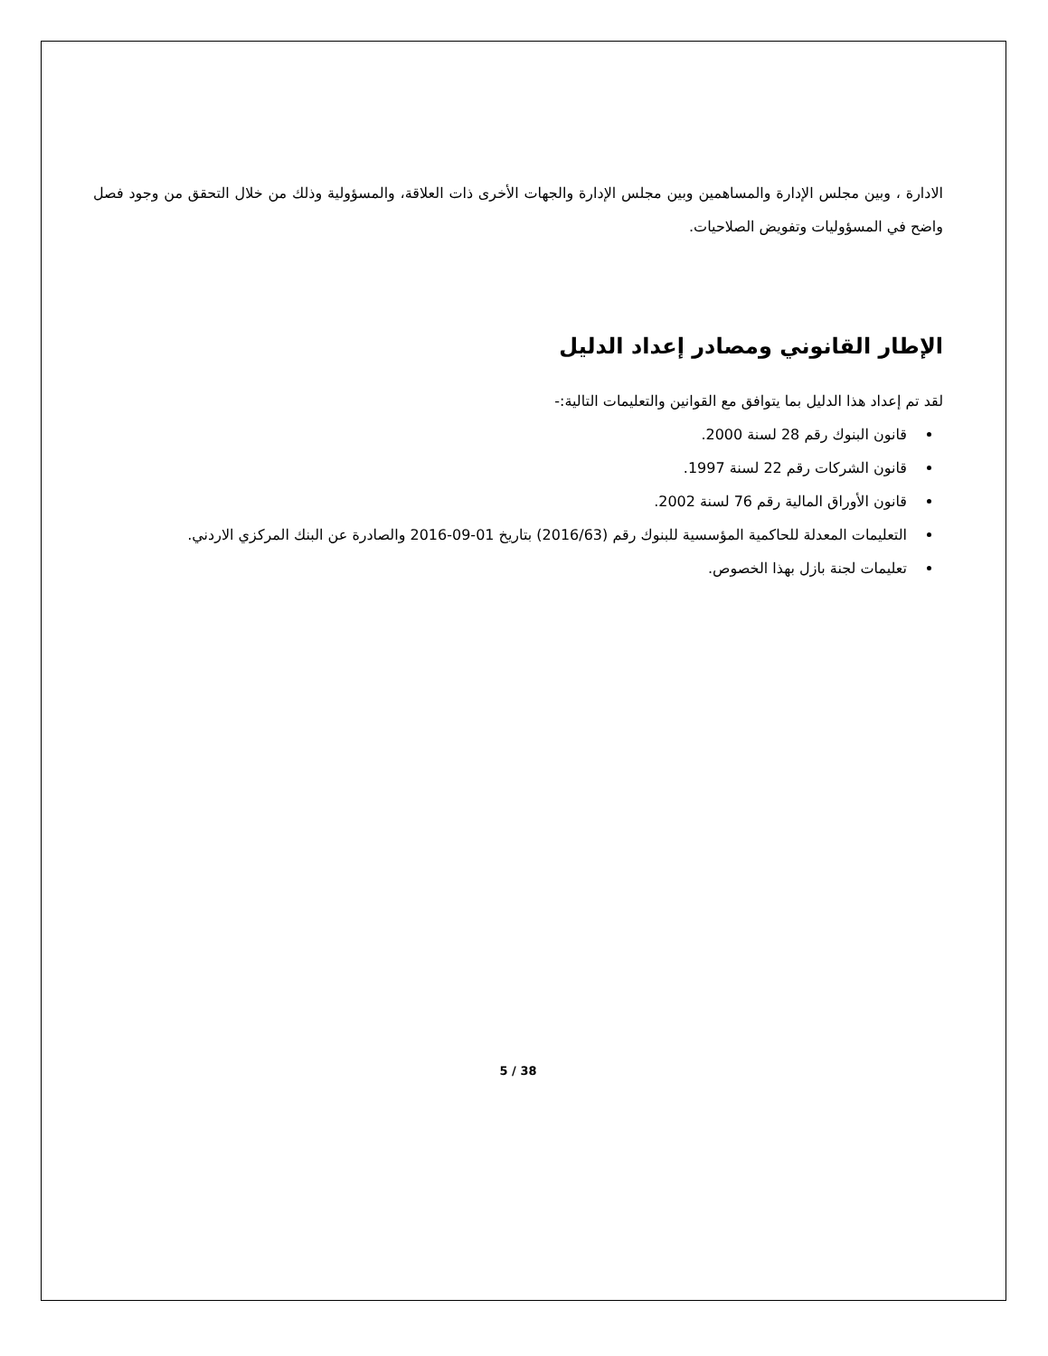الادارة ، وبين مجلس الإدارة والمساهمين وبين مجلس الإدارة والجهات الأخرى ذات العلاقة، والمسؤولية وذلك من خلال التحقق من وجود فصل واضح في المسؤوليات وتفويض الصلاحيات.
الإطار القانوني ومصادر إعداد الدليل
لقد تم إعداد هذا الدليل بما يتوافق مع القوانين والتعليمات التالية:-
قانون البنوك رقم 28 لسنة 2000.
قانون الشركات رقم 22 لسنة 1997.
قانون الأوراق المالية رقم 76 لسنة 2002.
التعليمات المعدلة للحاكمية المؤسسية للبنوك رقم (2016/63) بتاريخ 01-09-2016 والصادرة عن البنك المركزي الاردني.
تعليمات لجنة بازل بهذا الخصوص.
5 / 38